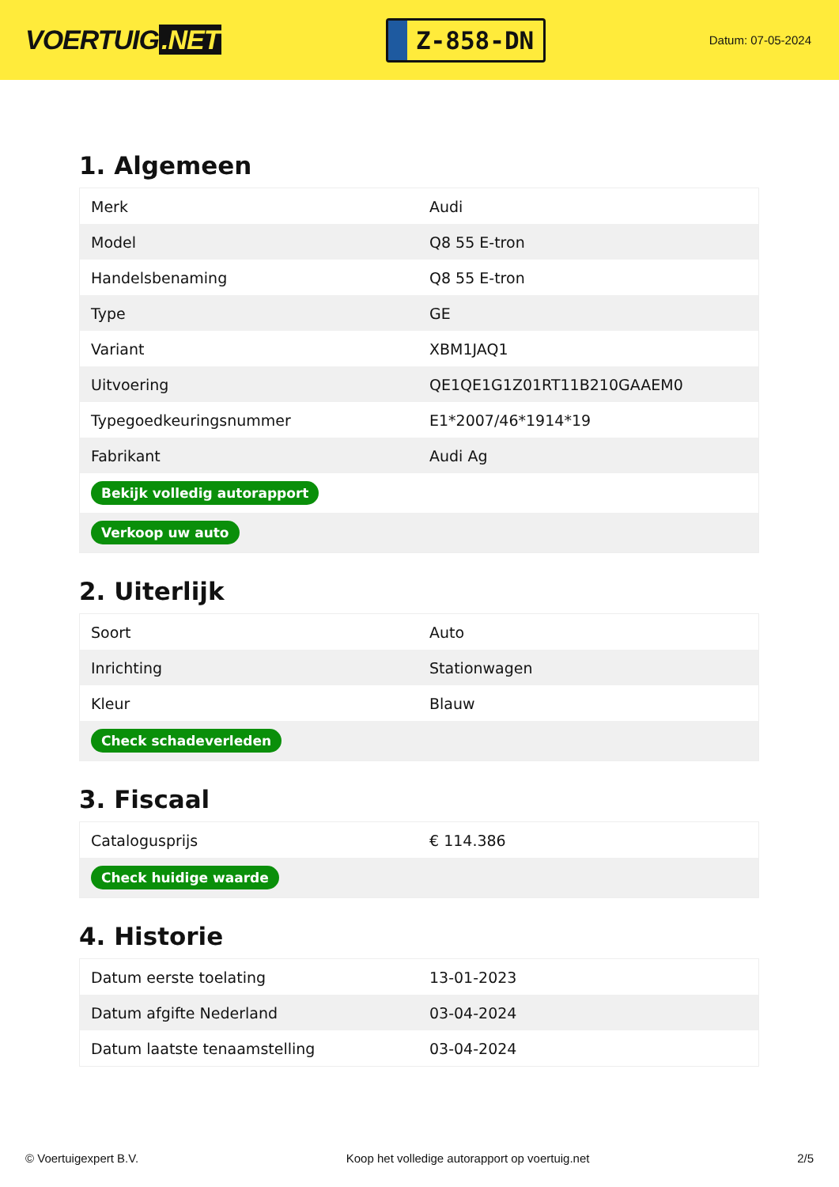VOERTUIG.NET
Z-858-DN
Datum: 07-05-2024
1. Algemeen
| Merk | Audi |
| Model | Q8 55 E-tron |
| Handelsbenaming | Q8 55 E-tron |
| Type | GE |
| Variant | XBM1JAQ1 |
| Uitvoering | QE1QE1G1Z01RT11B210GAAEM0 |
| Typegoedkeuringsnummer | E1*2007/46*1914*19 |
| Fabrikant | Audi Ag |
| Bekijk volledig autorapport | |
| Verkoop uw auto | |
2. Uiterlijk
| Soort | Auto |
| Inrichting | Stationwagen |
| Kleur | Blauw |
| Check schadeverleden | |
3. Fiscaal
| Catalogusprijs | € 114.386 |
| Check huidige waarde | |
4. Historie
| Datum eerste toelating | 13-01-2023 |
| Datum afgifte Nederland | 03-04-2024 |
| Datum laatste tenaamstelling | 03-04-2024 |
© Voertuigexpert B.V. Koop het volledige autorapport op voertuig.net 2/5